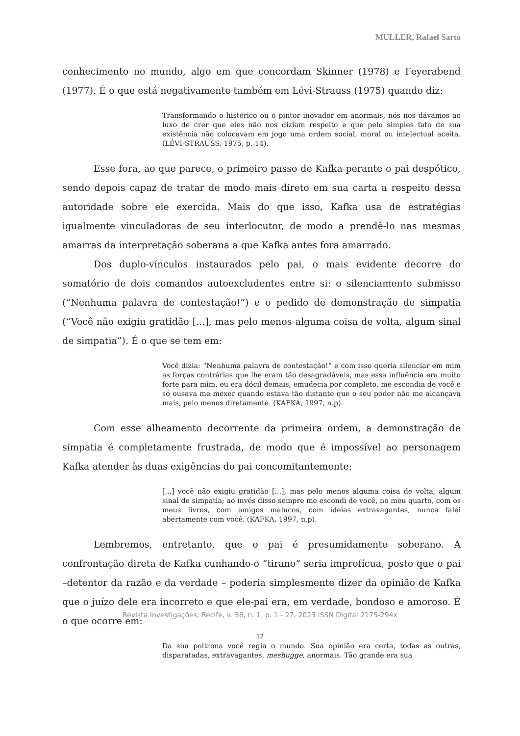MULLER, Rafael Sarto
conhecimento no mundo, algo em que concordam Skinner (1978) e Feyerabend (1977). É o que está negativamente também em Lévi-Strauss (1975) quando diz:
Transformando o histérico ou o pintor inovador em anormais, nós nos dávamos ao luxo de crer que eles não nos diziam respeito e que pelo simples fato de sua existência não colocavam em jogo uma ordem social, moral ou intelectual aceita. (LÉVI-STRAUSS, 1975, p. 14).
Esse fora, ao que parece, o primeiro passo de Kafka perante o pai despótico, sendo depois capaz de tratar de modo mais direto em sua carta a respeito dessa autoridade sobre ele exercida. Mais do que isso, Kafka usa de estratégias igualmente vinculadoras de seu interlocutor, de modo a prendê-lo nas mesmas amarras da interpretação soberana a que Kafka antes fora amarrado.
Dos duplo-vínculos instaurados pelo pai, o mais evidente decorre do somatório de dois comandos autoexcludentes entre si: o silenciamento submisso (“Nenhuma palavra de contestação!”) e o pedido de demonstração de simpatia (“Você não exigiu gratidão [...], mas pelo menos alguma coisa de volta, algum sinal de simpatia”). É o que se tem em:
Você dizia: “Nenhuma palavra de contestação!” e com isso queria silenciar em mim as forças contrárias que lhe eram tão desagradáveis, mas essa influência era muito forte para mim, eu era dócil demais, emudecia por completo, me escondia de você e só ousava me mexer quando estava tão distante que o seu poder não me alcançava mais, pelo menos diretamente. (KAFKA, 1997, n.p).
Com esse alheamento decorrente da primeira ordem, a demonstração de simpatia é completamente frustrada, de modo que é impossível ao personagem Kafka atender às duas exigências do pai concomitantemente:
[...] você não exigiu gratidão [...], mas pelo menos alguma coisa de volta, algum sinal de simpatia; ao invés disso sempre me escondi de você, no meu quarto, com os meus livros, com amigos malucos, com ideias extravagantes, nunca falei abertamente com você. (KAFKA, 1997, n.p).
Lembremos, entretanto, que o pai é presumidamente soberano. A confrontação direta de Kafka cunhando-o “tirano” seria improfícua, posto que o pai –detentor da razão e da verdade – poderia simplesmente dizer da opinião de Kafka que o juízo dele era incorreto e que ele-pai era, em verdade, bondoso e amoroso. É o que ocorre em:
Da sua poltrona você regia o mundo. Sua opinião era certa, todas as outras, disparatadas, extravagantes, meshugge, anormais. Tão grande era sua
Revista Investigações, Recife, v. 36, n. 1, p. 1 - 27, 2023 ISSN Digital 2175-294x
12